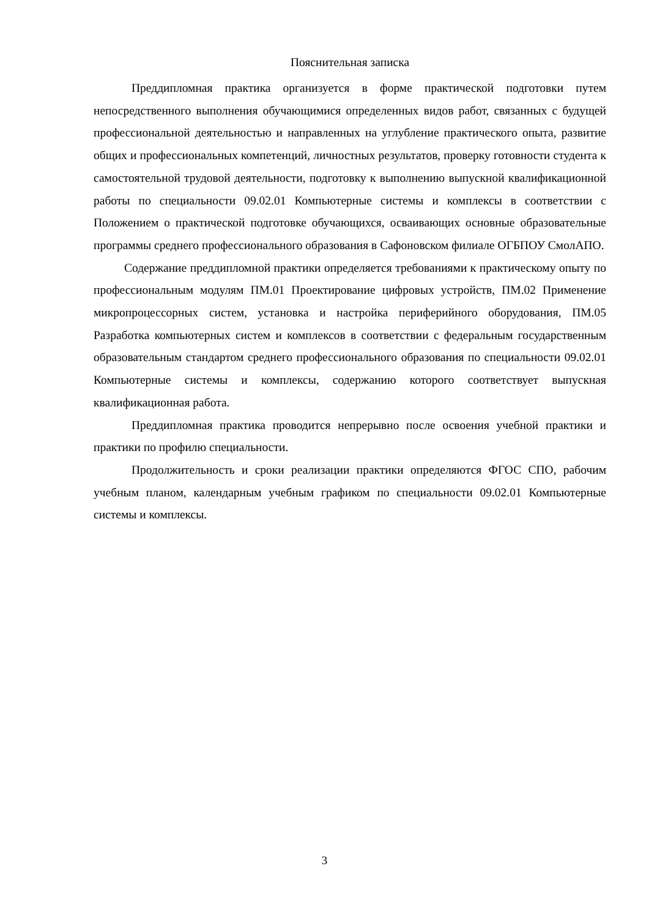Пояснительная записка
Преддипломная практика организуется в форме практической подготовки путем непосредственного выполнения обучающимися определенных видов работ, связанных с будущей профессиональной деятельностью и направленных на углубление практического опыта, развитие общих и профессиональных компетенций, личностных результатов, проверку готовности студента к самостоятельной трудовой деятельности, подготовку к выполнению выпускной квалификационной работы по специальности 09.02.01 Компьютерные системы и комплексы в соответствии с Положением о практической подготовке обучающихся, осваивающих основные образовательные программы среднего профессионального образования в Сафоновском филиале ОГБПОУ СмолАПО.
Содержание преддипломной практики определяется требованиями к практическому опыту по профессиональным модулям ПМ.01 Проектирование цифровых устройств, ПМ.02 Применение микропроцессорных систем, установка и настройка периферийного оборудования, ПМ.05 Разработка компьютерных систем и комплексов в соответствии с федеральным государственным образовательным стандартом среднего профессионального образования по специальности 09.02.01 Компьютерные системы и комплексы, содержанию которого соответствует выпускная квалификационная работа.
Преддипломная практика проводится непрерывно после освоения учебной практики и практики по профилю специальности.
Продолжительность и сроки реализации практики определяются ФГОС СПО, рабочим учебным планом, календарным учебным графиком по специальности 09.02.01 Компьютерные системы и комплексы.
3